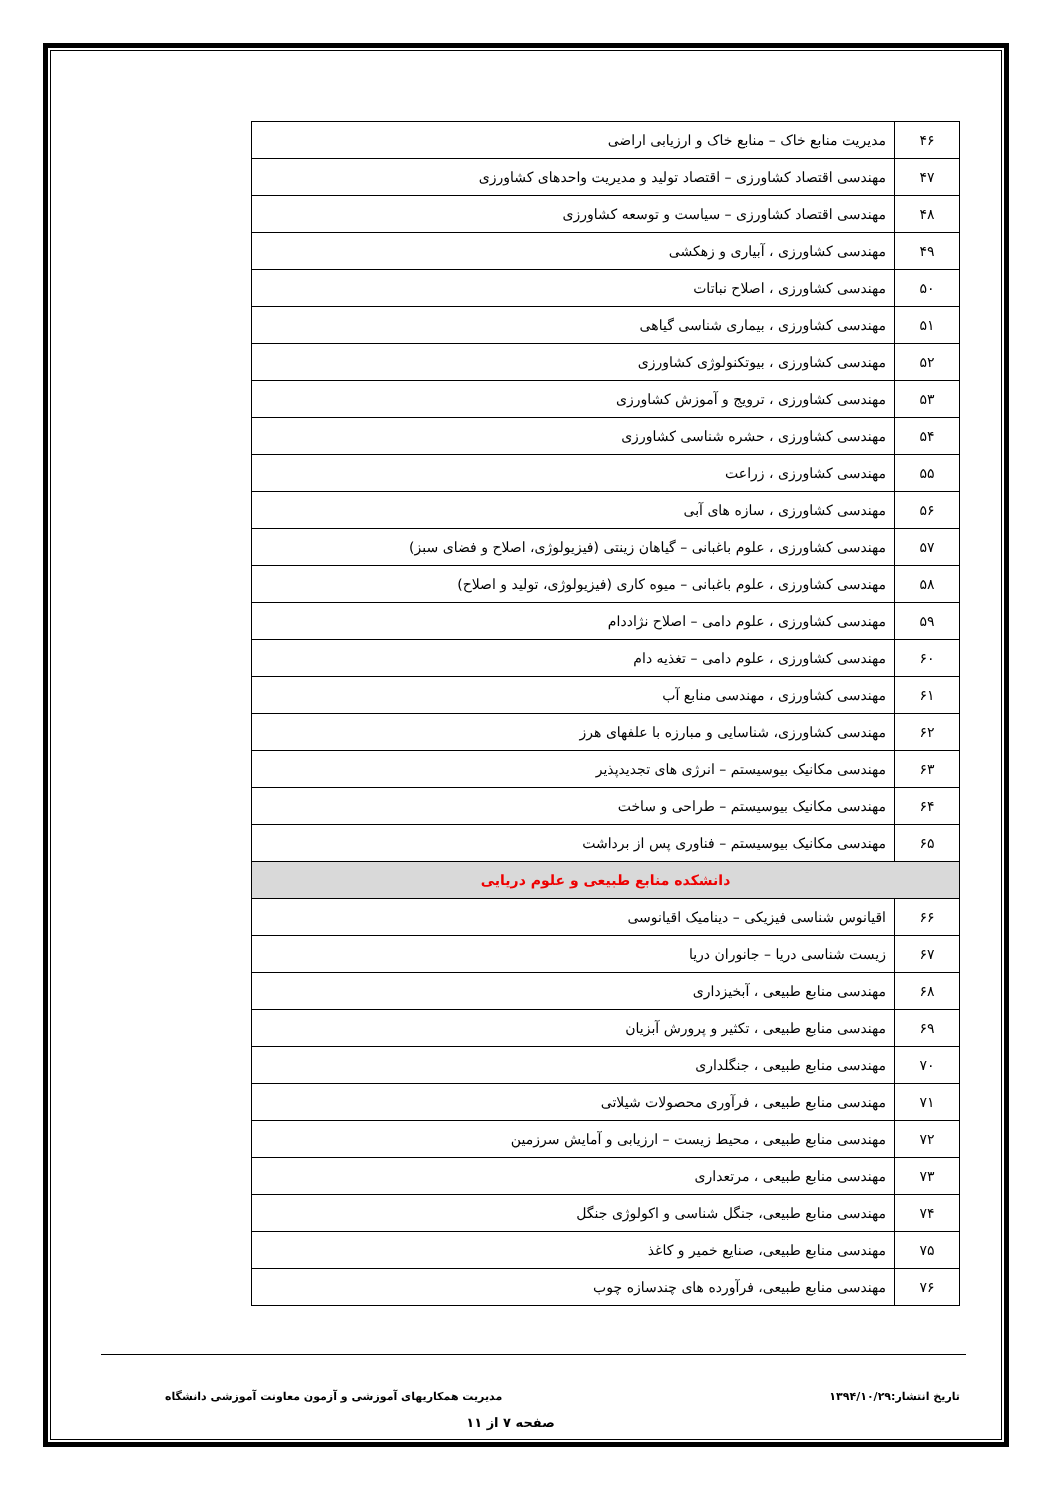| ۴۶ | مدیریت منابع خاک – منابع خاک و ارزیابی اراضی |
| ۴۷ | مهندسی اقتصاد کشاورزی – اقتصاد تولید و مدیریت واحدهای کشاورزی |
| ۴۸ | مهندسی اقتصاد کشاورزی – سیاست و توسعه کشاورزی |
| ۴۹ | مهندسی کشاورزی ، آبیاری و زهکشی |
| ۵۰ | مهندسی کشاورزی ، اصلاح نباتات |
| ۵۱ | مهندسی کشاورزی ، بیماری شناسی گیاهی |
| ۵۲ | مهندسی کشاورزی ، بیوتکنولوژی کشاورزی |
| ۵۳ | مهندسی کشاورزی ، ترویج و آموزش کشاورزی |
| ۵۴ | مهندسی کشاورزی ، حشره شناسی کشاورزی |
| ۵۵ | مهندسی کشاورزی ، زراعت |
| ۵۶ | مهندسی کشاورزی ، سازه های آبی |
| ۵۷ | مهندسی کشاورزی ، علوم باغبانی – گیاهان زینتی (فیزیولوژی، اصلاح و فضای سبز) |
| ۵۸ | مهندسی کشاورزی ، علوم باغبانی – میوه کاری (فیزیولوژی، تولید و اصلاح) |
| ۵۹ | مهندسی کشاورزی ، علوم دامی – اصلاح نژاددام |
| ۶۰ | مهندسی کشاورزی ، علوم دامی – تغذیه دام |
| ۶۱ | مهندسی کشاورزی ، مهندسی منابع آب |
| ۶۲ | مهندسی کشاورزی، شناسایی و مبارزه با علفهای هرز |
| ۶۳ | مهندسی مکانیک بیوسیستم – انرژی های تجدیدپذیر |
| ۶۴ | مهندسی مکانیک بیوسیستم – طراحی و ساخت |
| ۶۵ | مهندسی مکانیک بیوسیستم – فناوری پس از برداشت |
| دانشکده منابع طبیعی و علوم دریایی | |
| ۶۶ | اقیانوس شناسی فیزیکی – دینامیک اقیانوسی |
| ۶۷ | زیست شناسی دریا – جانوران دریا |
| ۶۸ | مهندسی منابع طبیعی ، آبخیزداری |
| ۶۹ | مهندسی منابع طبیعی ، تکثیر و پرورش آبزیان |
| ۷۰ | مهندسی منابع طبیعی ، جنگلداری |
| ۷۱ | مهندسی منابع طبیعی ، فرآوری محصولات شیلاتی |
| ۷۲ | مهندسی منابع طبیعی ، محیط زیست – ارزیابی و آمایش سرزمین |
| ۷۳ | مهندسی منابع طبیعی ، مرتعداری |
| ۷۴ | مهندسی منابع طبیعی، جنگل شناسی و اکولوژی جنگل |
| ۷۵ | مهندسی منابع طبیعی، صنایع خمیر و کاغذ |
| ۷۶ | مهندسی منابع طبیعی، فرآورده های چندسازه چوب |
تاریخ انتشار:۱۳۹۴/۱۰/۲۹ مدیریت همکاریهای آموزشی و آزمون معاونت آموزشی دانشگاه
صفحه ۷ از ۱۱